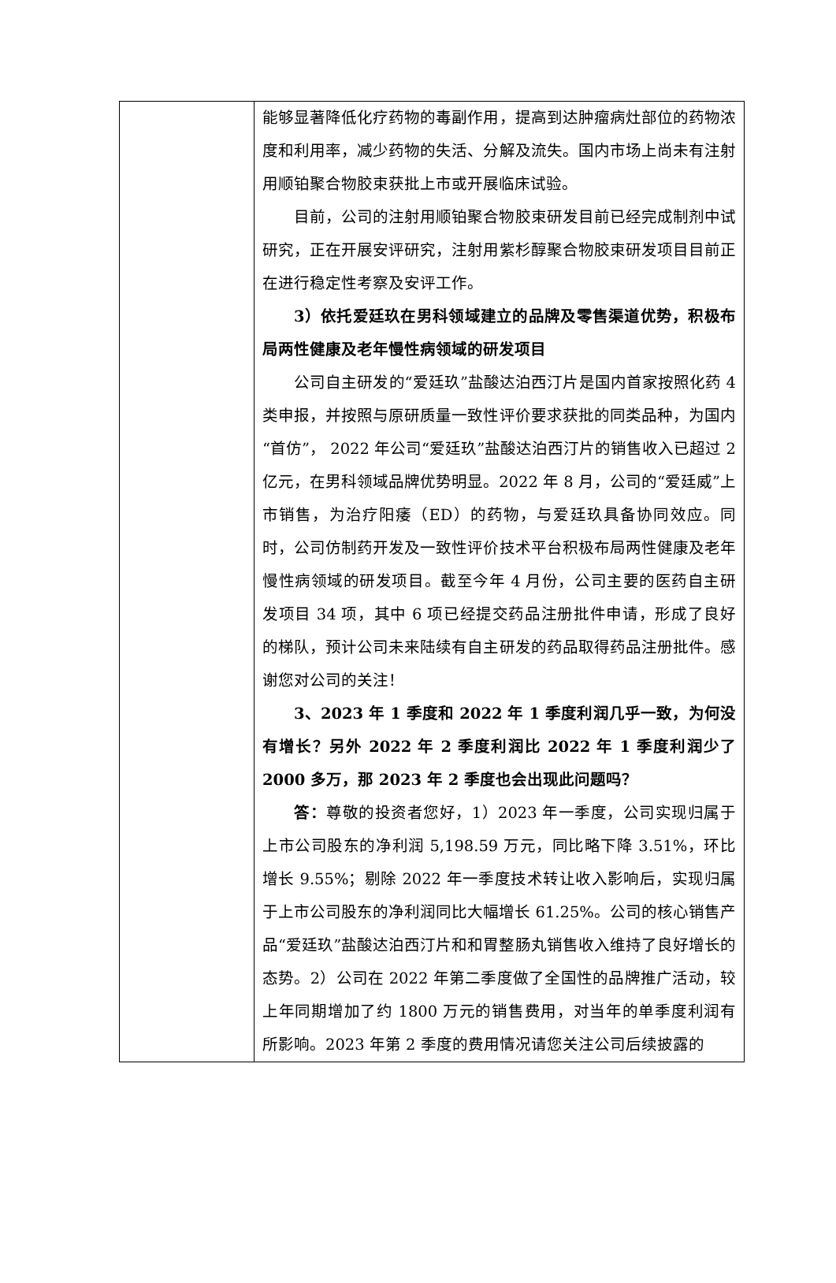| | 能够显著降低化疗药物的毒副作用，提高到达肿瘤病灶部位的药物浓度和利用率，减少药物的失活、分解及流失。国内市场上尚未有注射用顺铂聚合物胶束获批上市或开展临床试验。 目前，公司的注射用顺铂聚合物胶束研发目前已经完成制剂中试研究，正在开展安评研究，注射用紫杉醇聚合物胶束研发项目目前正在进行稳定性考察及安评工作。 3）依托爱廷玖在男科领域建立的品牌及零售渠道优势，积极布局两性健康及老年慢性病领域的研发项目 公司自主研发的“爱廷玖”盐酸达泊西汀片是国内首家按照化药 4 类申报，并按照与原研质量一致性评价要求获批的同类品种，为国内“首仿”， 2022 年公司“爱廷玖”盐酸达泊西汀片的销售收入已超过 2 亿元，在男科领域品牌优势明显。2022 年 8 月，公司的“爱廷威”上市销售，为治疗阳痿（ED）的药物，与爱廷玖具备协同效应。同时，公司仿制药开发及一致性评价技术平台积极布局两性健康及老年慢性病领域的研发项目。截至今年 4 月份，公司主要的医药自主研发项目 34 项，其中 6 项已经提交药品注册批件申请，形成了良好的梯队，预计公司未来陆续有自主研发的药品取得药品注册批件。感谢您对公司的关注！ 3、2023 年 1 季度和 2022 年 1 季度利润几乎一致，为何没有增长？另外 2022 年 2 季度利润比 2022 年 1 季度利润少了 2000 多万，那 2023 年 2 季度也会出现此问题吗？ 答： 尊敬的投资者您好，1）2023 年一季度，公司实现归属于上市公司股东的净利润 5,198.59 万元，同比略下降 3.51%，环比增长 9.55%；剔除 2022 年一季度技术转让收入影响后，实现归属于上市公司股东的净利润同比大幅增长 61.25%。公司的核心销售产品“爱廷玖”盐酸达泊西汀片和和胃整肠丸销售收入维持了良好增长的态势。2）公司在 2022 年第二季度做了全国性的品牌推广活动，较上年同期增加了约 1800 万元的销售费用，对当年的单季度利润有所影响。2023 年第 2 季度的费用情况请您关注公司后续披露的 |